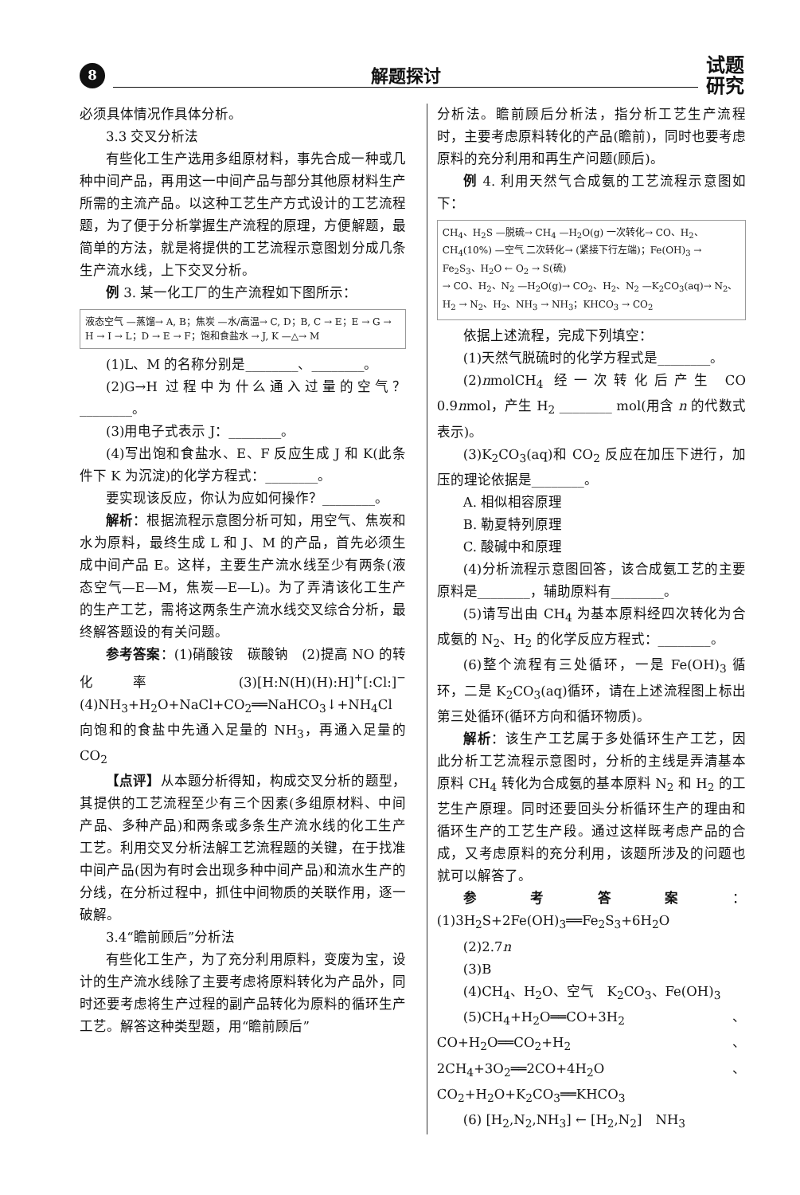8
解题探讨
试题
研究
必须具体情况作具体分析。
3.3 交叉分析法
有些化工生产选用多组原材料，事先合成一种或几种中间产品，再用这一中间产品与部分其他原材料生产所需的主流产品。以这种工艺生产方式设计的工艺流程题，为了便于分析掌握生产流程的原理，方便解题，最简单的方法，就是将提供的工艺流程示意图划分成几条生产流水线，上下交叉分析。
例 3. 某一化工厂的生产流程如下图所示：
液态空气 —蒸馏→ A, B；焦炭 —水/高温→ C, D；B, C → E；E → G → H → I → L；D → E → F；饱和食盐水 → J, K —△→ M
(1)L、M 的名称分别是________、________。
(2)G→H 过程中为什么通入过量的空气？________。
(3)用电子式表示 J：________。
(4)写出饱和食盐水、E、F 反应生成 J 和 K(此条件下 K 为沉淀)的化学方程式：________。
要实现该反应，你认为应如何操作？________。
解析：根据流程示意图分析可知，用空气、焦炭和水为原料，最终生成 L 和 J、M 的产品，首先必须生成中间产品 E。这样，主要生产流水线至少有两条(液态空气—E—M，焦炭—E—L)。为了弄清该化工生产的生产工艺，需将这两条生产流水线交叉综合分析，最终解答题设的有关问题。
参考答案：(1)硝酸铵　碳酸钠　(2)提高 NO 的转化率　(3)[H:N(H)(H):H]<sup>+</sup>[:Cl:]<sup>−</sup>　(4)NH<sub>3</sub>+H<sub>2</sub>O+NaCl+CO<sub>2</sub>══NaHCO<sub>3</sub>↓+NH<sub>4</sub>Cl　向饱和的食盐中先通入足量的 NH<sub>3</sub>，再通入足量的 CO<sub>2</sub>
【点评】从本题分析得知，构成交叉分析的题型，其提供的工艺流程至少有三个因素(多组原材料、中间产品、多种产品)和两条或多条生产流水线的化工生产工艺。利用交叉分析法解工艺流程题的关键，在于找准中间产品(因为有时会出现多种中间产品)和流水生产的分线，在分析过程中，抓住中间物质的关联作用，逐一破解。
3.4“瞻前顾后”分析法
有些化工生产，为了充分利用原料，变废为宝，设计的生产流水线除了主要考虑将原料转化为产品外，同时还要考虑将生产过程的副产品转化为原料的循环生产工艺。解答这种类型题，用“瞻前顾后”
分析法。瞻前顾后分析法，指分析工艺生产流程时，主要考虑原料转化的产品(瞻前)，同时也要考虑原料的充分利用和再生产问题(顾后)。
例 4. 利用天然气合成氨的工艺流程示意图如下：
CH<sub>4</sub>、H<sub>2</sub>S —脱硫→ CH<sub>4</sub> —H<sub>2</sub>O(g) 一次转化→ CO、H<sub>2</sub>、CH<sub>4</sub>(10%) —空气 二次转化→ (紧接下行左端)；Fe(OH)<sub>3</sub> → Fe<sub>2</sub>S<sub>3</sub>、H<sub>2</sub>O ← O<sub>2</sub> → S(硫)
→ CO、H<sub>2</sub>、N<sub>2</sub> —H<sub>2</sub>O(g)→ CO<sub>2</sub>、H<sub>2</sub>、N<sub>2</sub> —K<sub>2</sub>CO<sub>3</sub>(aq)→ N<sub>2</sub>、H<sub>2</sub> → N<sub>2</sub>、H<sub>2</sub>、NH<sub>3</sub> → NH<sub>3</sub>；KHCO<sub>3</sub> → CO<sub>2</sub>
依据上述流程，完成下列填空：
(1)天然气脱硫时的化学方程式是________。
(2)nmolCH<sub>4</sub> 经一次转化后产生 CO 0.9nmol，产生 H<sub>2</sub> ________ mol(用含 n 的代数式表示)。
(3)K<sub>2</sub>CO<sub>3</sub>(aq)和 CO<sub>2</sub> 反应在加压下进行，加压的理论依据是________。
A. 相似相容原理
B. 勒夏特列原理
C. 酸碱中和原理
(4)分析流程示意图回答，该合成氨工艺的主要原料是________，辅助原料有________。
(5)请写出由 CH<sub>4</sub> 为基本原料经四次转化为合成氨的 N<sub>2</sub>、H<sub>2</sub> 的化学反应方程式：________。
(6)整个流程有三处循环，一是 Fe(OH)<sub>3</sub> 循环，二是 K<sub>2</sub>CO<sub>3</sub>(aq)循环，请在上述流程图上标出第三处循环(循环方向和循环物质)。
解析：该生产工艺属于多处循环生产工艺，因此分析工艺流程示意图时，分析的主线是弄清基本原料 CH<sub>4</sub> 转化为合成氨的基本原料 N<sub>2</sub> 和 H<sub>2</sub> 的工艺生产原理。同时还要回头分析循环生产的理由和循环生产的工艺生产段。通过这样既考虑产品的合成，又考虑原料的充分利用，该题所涉及的问题也就可以解答了。
参考答案：(1)3H<sub>2</sub>S+2Fe(OH)<sub>3</sub>══Fe<sub>2</sub>S<sub>3</sub>+6H<sub>2</sub>O
(2)2.7n
(3)B
(4)CH<sub>4</sub>、H<sub>2</sub>O、空气　K<sub>2</sub>CO<sub>3</sub>、Fe(OH)<sub>3</sub>
(5)CH<sub>4</sub>+H<sub>2</sub>O══CO+3H<sub>2</sub>、CO+H<sub>2</sub>O══CO<sub>2</sub>+H<sub>2</sub>、2CH<sub>4</sub>+3O<sub>2</sub>══2CO+4H<sub>2</sub>O、CO<sub>2</sub>+H<sub>2</sub>O+K<sub>2</sub>CO<sub>3</sub>══KHCO<sub>3</sub>
(6) [H<sub>2</sub>,N<sub>2</sub>,NH<sub>3</sub>] ← [H<sub>2</sub>,N<sub>2</sub>]　NH<sub>3</sub>